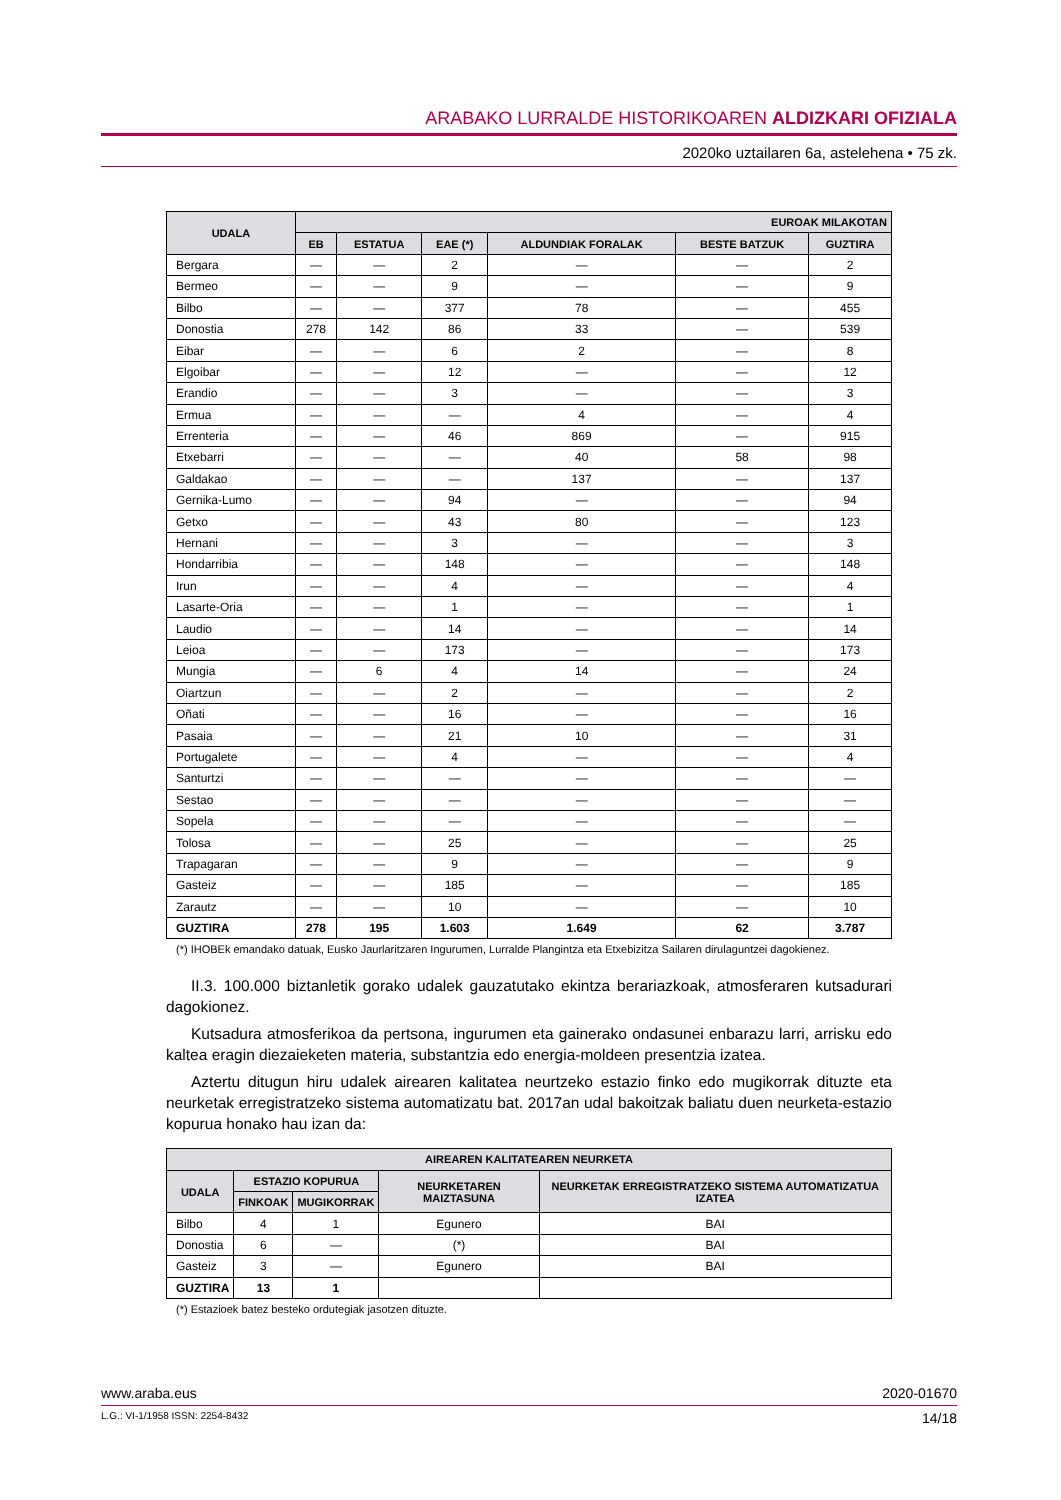ARABAKO LURRALDE HISTORIKOAREN ALDIZKARI OFIZIALA
2020ko uztailaren 6a, astelehena • 75 zk.
| UDALA | EUROAK MILAKOTAN | | | | | |
| --- | --- | --- | --- | --- | --- | --- |
| | EB | ESTATUA | EAE (*) | ALDUNDIAK FORALAK | BESTE BATZUK | GUZTIRA |
| Bergara | — | — | 2 | — | — | 2 |
| Bermeo | — | — | 9 | — | — | 9 |
| Bilbo | — | — | 377 | 78 | — | 455 |
| Donostia | 278 | 142 | 86 | 33 | — | 539 |
| Eibar | — | — | 6 | 2 | — | 8 |
| Elgoibar | — | — | 12 | — | — | 12 |
| Erandio | — | — | 3 | — | — | 3 |
| Ermua | — | — | — | 4 | — | 4 |
| Errenteria | — | — | 46 | 869 | — | 915 |
| Etxebarri | — | — | — | 40 | 58 | 98 |
| Galdakao | — | — | — | 137 | — | 137 |
| Gernika-Lumo | — | — | 94 | — | — | 94 |
| Getxo | — | — | 43 | 80 | — | 123 |
| Hernani | — | — | 3 | — | — | 3 |
| Hondarribia | — | — | 148 | — | — | 148 |
| Irun | — | — | 4 | — | — | 4 |
| Lasarte-Oria | — | — | 1 | — | — | 1 |
| Laudio | — | — | 14 | — | — | 14 |
| Leioa | — | — | 173 | — | — | 173 |
| Mungia | — | 6 | 4 | 14 | — | 24 |
| Oiartzun | — | — | 2 | — | — | 2 |
| Oñati | — | — | 16 | — | — | 16 |
| Pasaia | — | — | 21 | 10 | — | 31 |
| Portugalete | — | — | 4 | — | — | 4 |
| Santurtzi | — | — | — | — | — | — |
| Sestao | — | — | — | — | — | — |
| Sopela | — | — | — | — | — | — |
| Tolosa | — | — | 25 | — | — | 25 |
| Trapagaran | — | — | 9 | — | — | 9 |
| Gasteiz | — | — | 185 | — | — | 185 |
| Zarautz | — | — | 10 | — | — | 10 |
| GUZTIRA | 278 | 195 | 1.603 | 1.649 | 62 | 3.787 |
(*) IHOBEk emandako datuak, Eusko Jaurlaritzaren Ingurumen, Lurralde Plangintza eta Etxebizitza Sailaren dirulaguntzei dagokienez.
II.3. 100.000 biztanletik gorako udalek gauzatutako ekintza berariazkoak, atmosferaren kutsadurari dagokionez.
Kutsadura atmosferikoa da pertsona, ingurumen eta gainerako ondasunei enbarazu larri, arrisku edo kaltea eragin diezaieketen materia, substantzia edo energia-moldeen presentzia izatea.
Aztertu ditugun hiru udalek airearen kalitatea neurtzeko estazio finko edo mugikorrak dituzte eta neurketak erregistratzeko sistema automatizatu bat. 2017an udal bakoitzak baliatu duen neurketa-estazio kopurua honako hau izan da:
| AIREAREN KALITATEAREN NEURKETA | | | | |
| --- | --- | --- | --- | --- |
| UDALA | ESTAZIO KOPURUA | | NEURKETAREN MAIZTASUNA | NEURKETAK ERREGISTRATZEKO SISTEMA AUTOMATIZATUA IZATEA |
| | FINKOAK | MUGIKORRAK | | |
| Bilbo | 4 | 1 | Egunero | BAI |
| Donostia | 6 | — | (*) | BAI |
| Gasteiz | 3 | — | Egunero | BAI |
| GUZTIRA | 13 | 1 | | |
(*) Estazioek batez besteko ordutegiak jasotzen dituzte.
www.araba.eus 2020-01670
L.G.: VI-1/1958 ISSN: 2254-8432 14/18